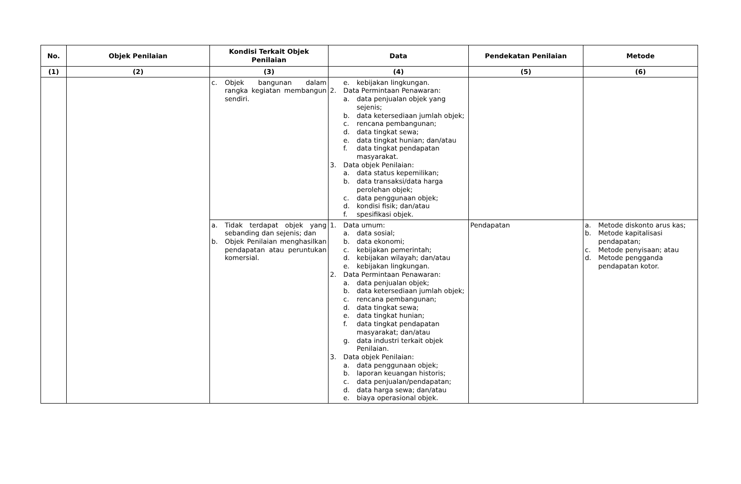| No. | Objek Penilaian | Kondisi Terkait Objek Penilaian | Data | Pendekatan Penilaian | Metode |
| --- | --- | --- | --- | --- | --- |
| (1) | (2) | (3) | (4) | (5) | (6) |
| | | c. Objek bangunan dalam rangka kegiatan membangun sendiri. | e. kebijakan lingkungan. 2. Data Permintaan Penawaran: a. data penjualan objek yang sejenis; b. data ketersediaan jumlah objek; c. rencana pembangunan; d. data tingkat sewa; e. data tingkat hunian; dan/atau f. data tingkat pendapatan masyarakat. 3. Data objek Penilaian: a. data status kepemilikan; b. data transaksi/data harga perolehan objek; c. data penggunaan objek; d. kondisi fisik; dan/atau f. spesifikasi objek. | | |
| | | a. Tidak terdapat objek yang sebanding dan sejenis; dan b. Objek Penilaian menghasilkan pendapatan atau peruntukan komersial. | 1. Data umum: a. data sosial; b. data ekonomi; c. kebijakan pemerintah; d. kebijakan wilayah; dan/atau e. kebijakan lingkungan. 2. Data Permintaan Penawaran: a. data penjualan objek; b. data ketersediaan jumlah objek; c. rencana pembangunan; d. data tingkat sewa; e. data tingkat hunian; f. data tingkat pendapatan masyarakat; dan/atau g. data industri terkait objek Penilaian. 3. Data objek Penilaian: a. data penggunaan objek; b. laporan keuangan historis; c. data penjualan/pendapatan; d. data harga sewa; dan/atau e. biaya operasional objek. | Pendapatan | a. Metode diskonto arus kas; b. Metode kapitalisasi pendapatan; c. Metode penyisaan; atau d. Metode pengganda pendapatan kotor. |